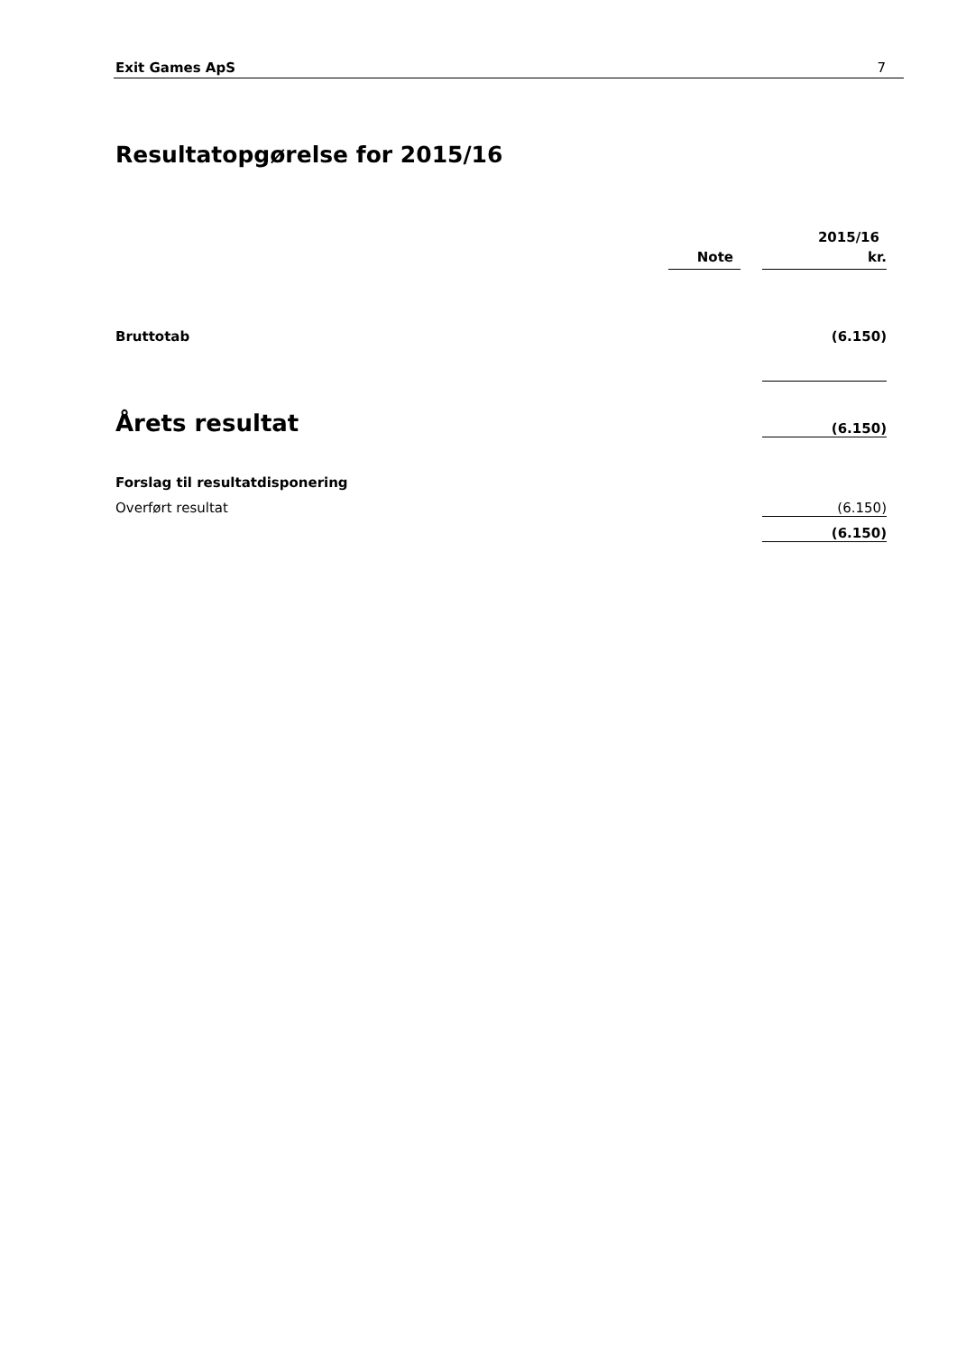Exit Games ApS 7
Resultatopgørelse for 2015/16
| | | | 2015/16 |
| | Note | | kr. |
| Bruttotab | | | (6.150) |
| Årets resultat | | | (6.150) |
| Forslag til resultatdisponering | | | |
| Overført resultat | | | (6.150) |
| | | | (6.150) |